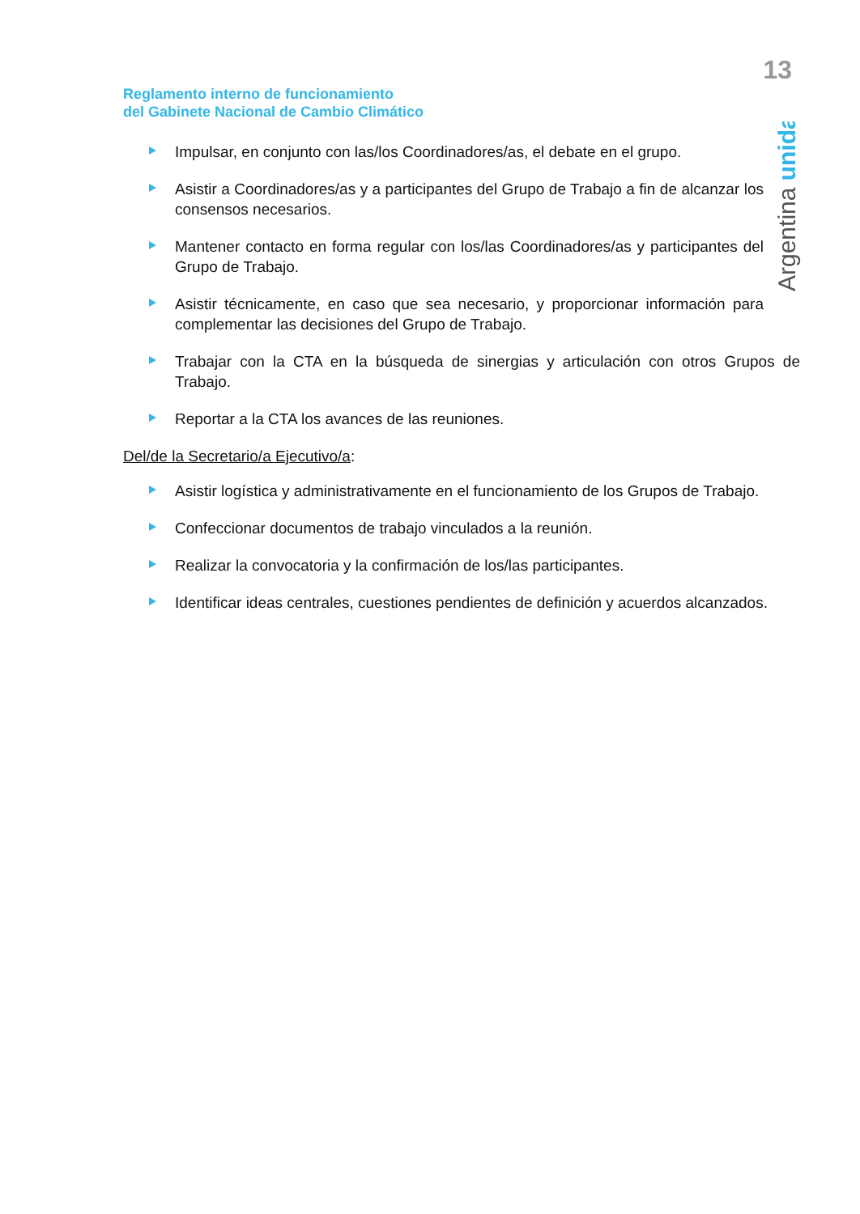13
Argentina unida
Reglamento interno de funcionamiento
del Gabinete Nacional de Cambio Climático
Impulsar, en conjunto con las/los Coordinadores/as, el debate en el grupo.
Asistir a Coordinadores/as y a participantes del Grupo de Trabajo a fin de alcanzar los consensos necesarios.
Mantener contacto en forma regular con los/las Coordinadores/as y participantes del Grupo de Trabajo.
Asistir técnicamente, en caso que sea necesario, y proporcionar información para complementar las decisiones del Grupo de Trabajo.
Trabajar con la CTA en la búsqueda de sinergias y articulación con otros Grupos de Trabajo.
Reportar a la CTA los avances de las reuniones.
Del/de la Secretario/a Ejecutivo/a:
Asistir logística y administrativamente en el funcionamiento de los Grupos de Trabajo.
Confeccionar documentos de trabajo vinculados a la reunión.
Realizar la convocatoria y la confirmación de los/las participantes.
Identificar ideas centrales, cuestiones pendientes de definición y acuerdos alcanzados.